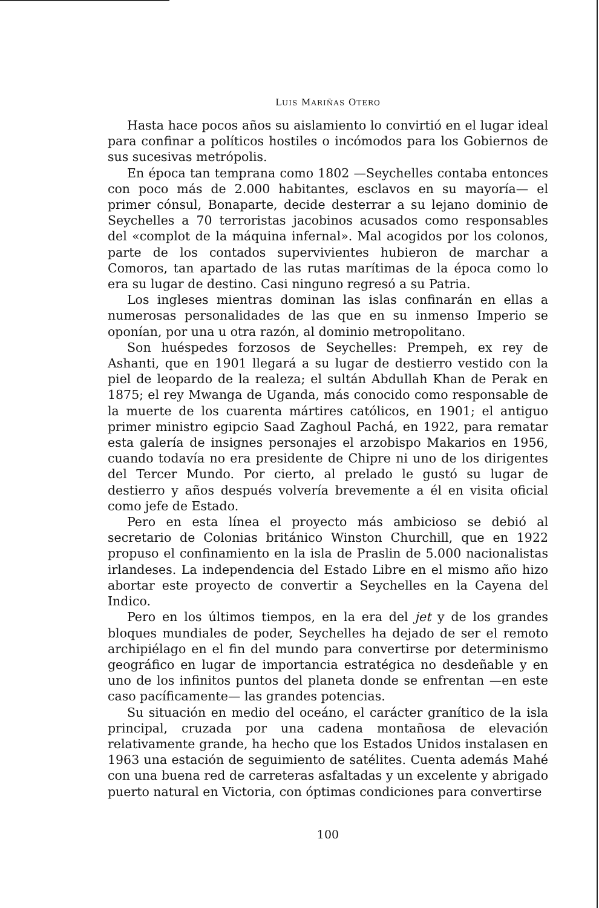LUIS MARIÑAS OTERO
Hasta hace pocos años su aislamiento lo convirtió en el lugar ideal para confinar a políticos hostiles o incómodos para los Gobiernos de sus sucesivas metrópolis.
En época tan temprana como 1802 —Seychelles contaba entonces con poco más de 2.000 habitantes, esclavos en su mayoría— el primer cónsul, Bonaparte, decide desterrar a su lejano dominio de Seychelles a 70 terroristas jacobinos acusados como responsables del «complot de la máquina infernal». Mal acogidos por los colonos, parte de los contados supervivientes hubieron de marchar a Comoros, tan apartado de las rutas marítimas de la época como lo era su lugar de destino. Casi ninguno regresó a su Patria.
Los ingleses mientras dominan las islas confinarán en ellas a numerosas personalidades de las que en su inmenso Imperio se oponían, por una u otra razón, al dominio metropolitano.
Son huéspedes forzosos de Seychelles: Prempeh, ex rey de Ashanti, que en 1901 llegará a su lugar de destierro vestido con la piel de leopardo de la realeza; el sultán Abdullah Khan de Perak en 1875; el rey Mwanga de Uganda, más conocido como responsable de la muerte de los cuarenta mártires católicos, en 1901; el antiguo primer ministro egipcio Saad Zaghoul Pachá, en 1922, para rematar esta galería de insignes personajes el arzobispo Makarios en 1956, cuando todavía no era presidente de Chipre ni uno de los dirigentes del Tercer Mundo. Por cierto, al prelado le gustó su lugar de destierro y años después volvería brevemente a él en visita oficial como jefe de Estado.
Pero en esta línea el proyecto más ambicioso se debió al secretario de Colonias británico Winston Churchill, que en 1922 propuso el confinamiento en la isla de Praslin de 5.000 nacionalistas irlandeses. La independencia del Estado Libre en el mismo año hizo abortar este proyecto de convertir a Seychelles en la Cayena del Indico.
Pero en los últimos tiempos, en la era del jet y de los grandes bloques mundiales de poder, Seychelles ha dejado de ser el remoto archipiélago en el fin del mundo para convertirse por determinismo geográfico en lugar de importancia estratégica no desdeñable y en uno de los infinitos puntos del planeta donde se enfrentan —en este caso pacíficamente— las grandes potencias.
Su situación en medio del oceáno, el carácter granítico de la isla principal, cruzada por una cadena montañosa de elevación relativamente grande, ha hecho que los Estados Unidos instalasen en 1963 una estación de seguimiento de satélites. Cuenta además Mahé con una buena red de carreteras asfaltadas y un excelente y abrigado puerto natural en Victoria, con óptimas condiciones para convertirse
100